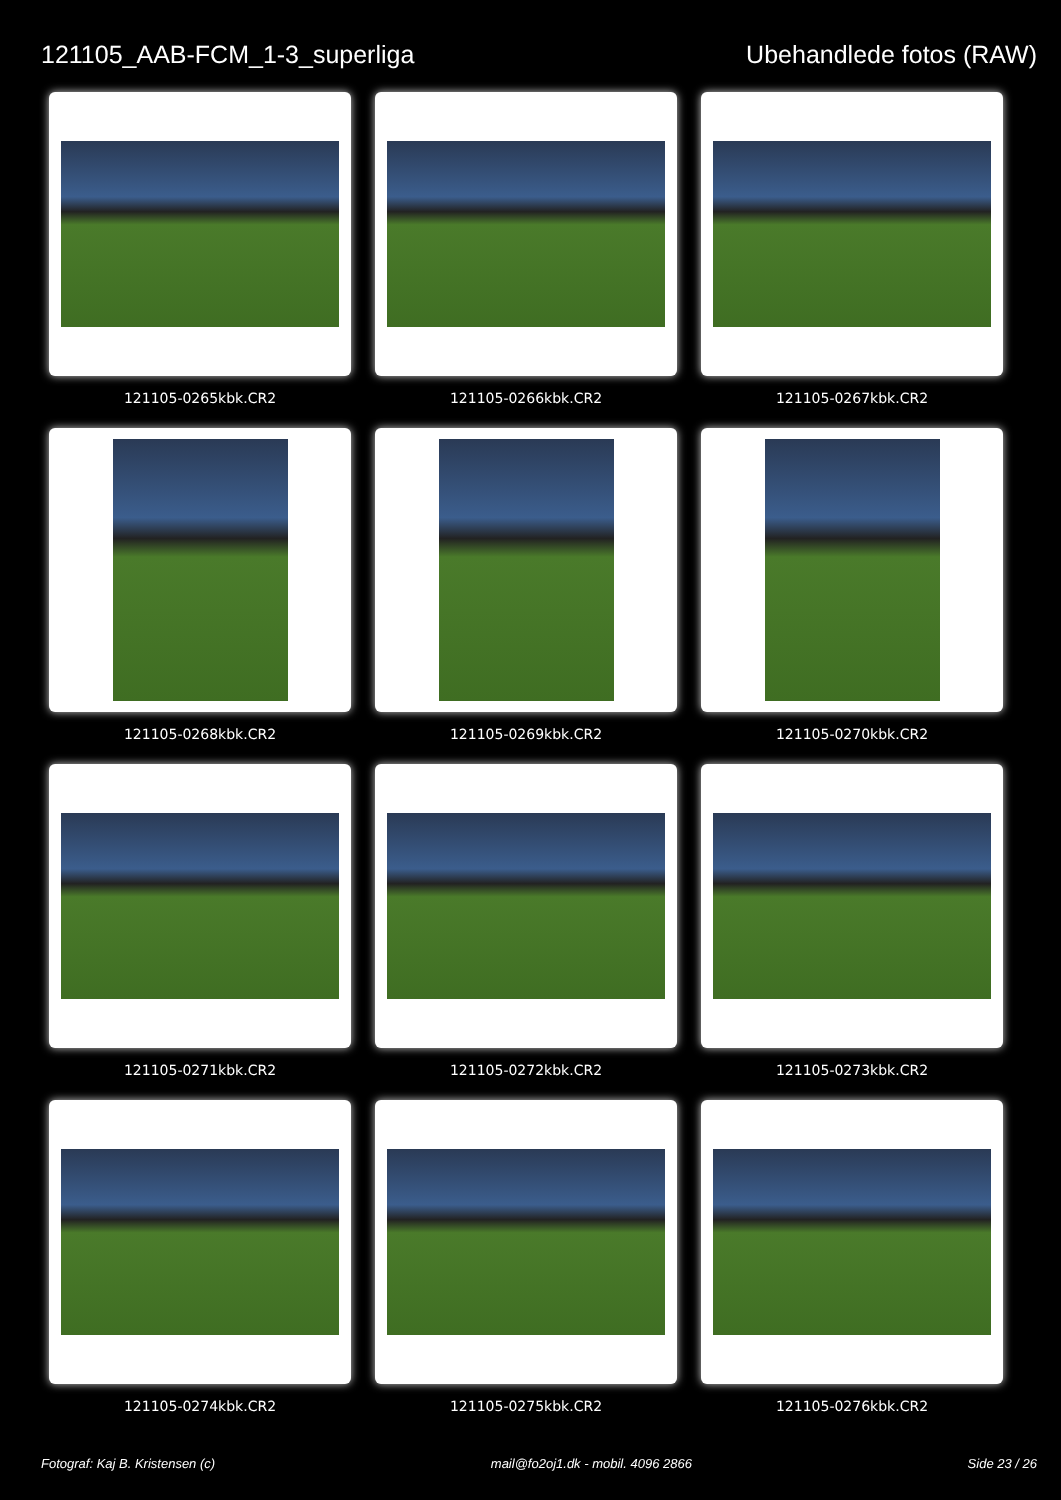121105_AAB-FCM_1-3_superliga Ubehandlede fotos (RAW)
121105-0265kbk.CR2
121105-0266kbk.CR2
121105-0267kbk.CR2
121105-0268kbk.CR2
121105-0269kbk.CR2
121105-0270kbk.CR2
121105-0271kbk.CR2
121105-0272kbk.CR2
121105-0273kbk.CR2
121105-0274kbk.CR2
121105-0275kbk.CR2
121105-0276kbk.CR2
Fotograf: Kaj B. Kristensen (c) mail@fo2oj1.dk - mobil. 4096 2866 Side 23 / 26